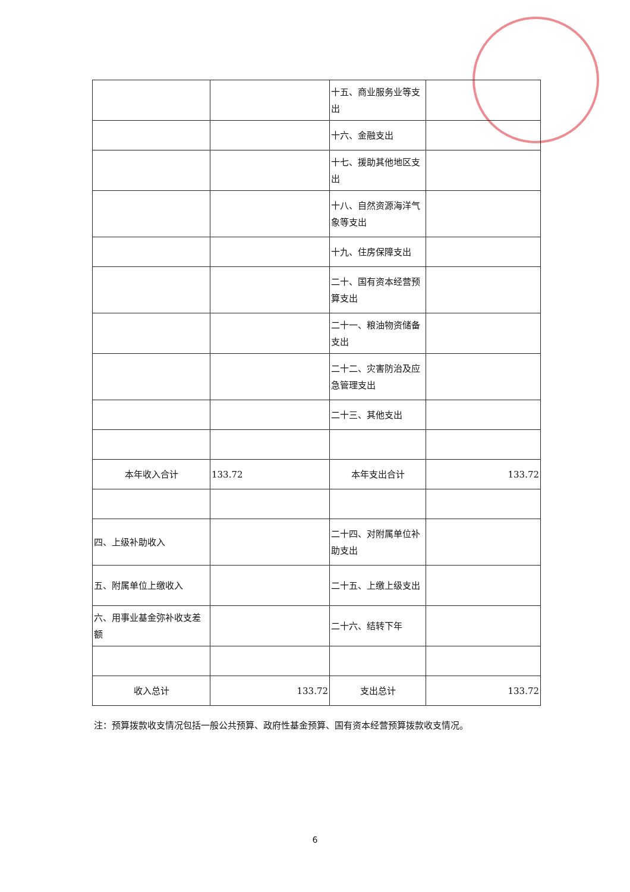| | | 十五、商业服务业等支出 | |
| | | 十六、金融支出 | |
| | | 十七、援助其他地区支出 | |
| | | 十八、自然资源海洋气象等支出 | |
| | | 十九、住房保障支出 | |
| | | 二十、国有资本经营预算支出 | |
| | | 二十一、粮油物资储备支出 | |
| | | 二十二、灾害防治及应急管理支出 | |
| | | 二十三、其他支出 | |
| 本年收入合计 | 133.72 | 本年支出合计 | 133.72 |
| 四、上级补助收入 | | 二十四、对附属单位补助支出 | |
| 五、附属单位上缴收入 | | 二十五、上缴上级支出 | |
| 六、用事业基金弥补收支差额 | | 二十六、结转下年 | |
| 收入总计 | 133.72 | 支出总计 | 133.72 |
注：预算拨款收支情况包括一般公共预算、政府性基金预算、国有资本经营预算拨款收支情况。
6